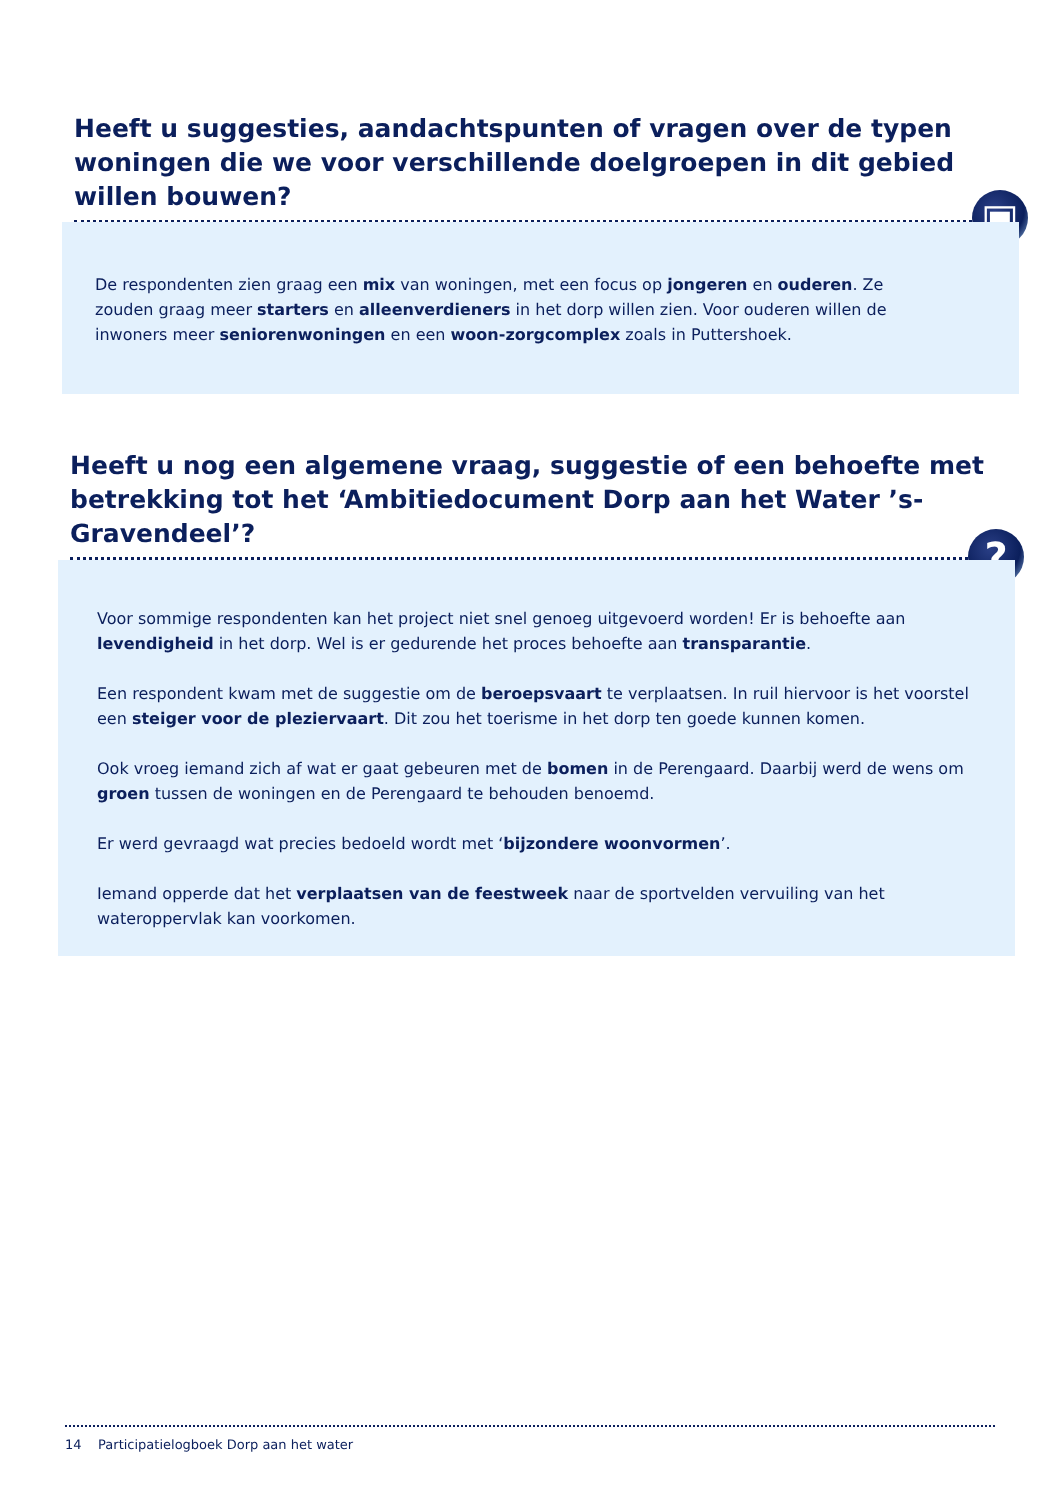Heeft u suggesties, aandachtspunten of vragen over de typen woningen die we voor verschillende doelgroepen in dit gebied willen bouwen?
▣
De respondenten zien graag een mix van woningen, met een focus op jongeren en ouderen. Ze zouden graag meer starters en alleenverdieners in het dorp willen zien. Voor ouderen willen de inwoners meer seniorenwoningen en een woon-zorgcomplex zoals in Puttershoek.
Heeft u nog een algemene vraag, suggestie of een behoefte met betrekking tot het ‘Ambitiedocument Dorp aan het Water ’s-Gravendeel’?
?
Voor sommige respondenten kan het project niet snel genoeg uitgevoerd worden! Er is behoefte aan levendigheid in het dorp. Wel is er gedurende het proces behoefte aan transparantie.
Een respondent kwam met de suggestie om de beroepsvaart te verplaatsen. In ruil hiervoor is het voorstel een steiger voor de pleziervaart. Dit zou het toerisme in het dorp ten goede kunnen komen.
Ook vroeg iemand zich af wat er gaat gebeuren met de bomen in de Perengaard. Daarbij werd de wens om groen tussen de woningen en de Perengaard te behouden benoemd.
Er werd gevraagd wat precies bedoeld wordt met ‘bijzondere woonvormen’.
Iemand opperde dat het verplaatsen van de feestweek naar de sportvelden vervuiling van het wateroppervlak kan voorkomen.
14 Participatielogboek Dorp aan het water